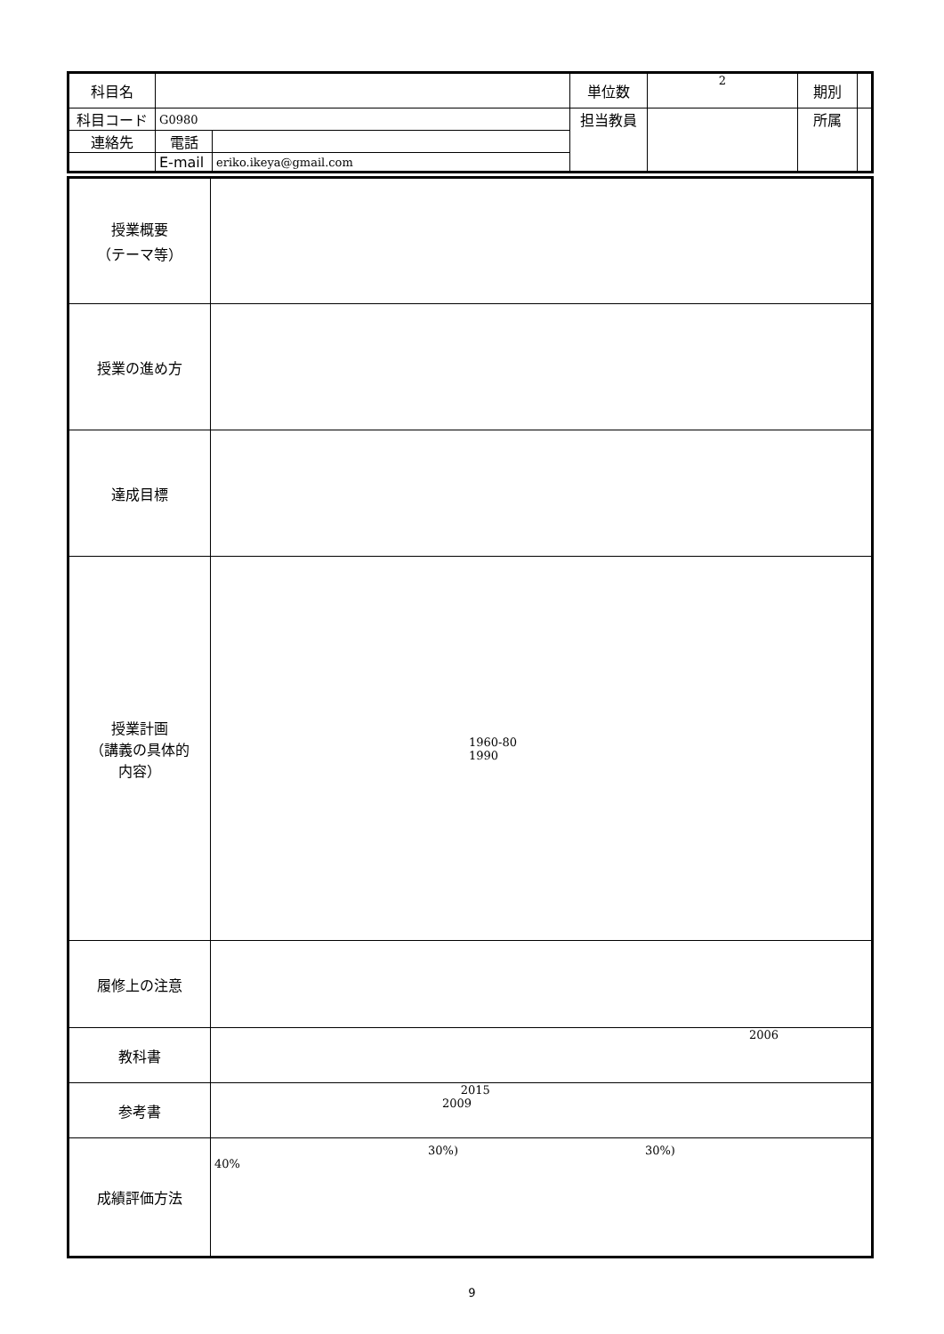| 科目名 | | | 単位数 | 2 | 期別 | |
| 科目コード | G0980 | | 担当教員 | | 所属 | |
| 連絡先 | 電話 | | | | | |
| | E-mail | eriko.ikeya@gmail.com | | | | |
| 授業概要 （テーマ等） | |
| 授業の進め方 | |
| 達成目標 | |
| 授業計画 （講義の具体的 内容） | 1960-80 1990 |
| 履修上の注意 | |
| 教科書 | 2006 |
| 参考書 | 2015 2009 |
| 成績評価方法 | 30%) 30%) 40% |
9